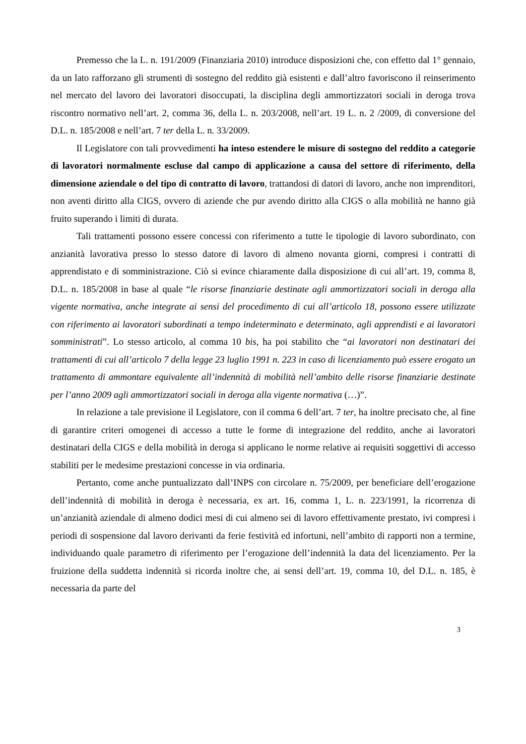Premesso che la L. n. 191/2009 (Finanziaria 2010) introduce disposizioni che, con effetto dal 1° gennaio, da un lato rafforzano gli strumenti di sostegno del reddito già esistenti e dall’altro favoriscono il reinserimento nel mercato del lavoro dei lavoratori disoccupati, la disciplina degli ammortizzatori sociali in deroga trova riscontro normativo nell’art. 2, comma 36, della L. n. 203/2008, nell’art. 19 L. n. 2 /2009, di conversione del D.L. n. 185/2008 e nell’art. 7 ter della L. n. 33/2009.
Il Legislatore con tali provvedimenti ha inteso estendere le misure di sostegno del reddito a categorie di lavoratori normalmente escluse dal campo di applicazione a causa del settore di riferimento, della dimensione aziendale o del tipo di contratto di lavoro, trattandosi di datori di lavoro, anche non imprenditori, non aventi diritto alla CIGS, ovvero di aziende che pur avendo diritto alla CIGS o alla mobilità ne hanno già fruito superando i limiti di durata.
Tali trattamenti possono essere concessi con riferimento a tutte le tipologie di lavoro subordinato, con anzianità lavorativa presso lo stesso datore di lavoro di almeno novanta giorni, compresi i contratti di apprendistato e di somministrazione. Ciò si evince chiaramente dalla disposizione di cui all’art. 19, comma 8, D.L. n. 185/2008 in base al quale “le risorse finanziarie destinate agli ammortizzatori sociali in deroga alla vigente normativa, anche integrate ai sensi del procedimento di cui all’articolo 18, possono essere utilizzate con riferimento ai lavoratori subordinati a tempo indeterminato e determinato, agli apprendisti e ai lavoratori somministrati”. Lo stesso articolo, al comma 10 bis, ha poi stabilito che “ai lavoratori non destinatari dei trattamenti di cui all’articolo 7 della legge 23 luglio 1991 n. 223 in caso di licenziamento può essere erogato un trattamento di ammontare equivalente all’indennità di mobilità nell’ambito delle risorse finanziarie destinate per l’anno 2009 agli ammortizzatori sociali in deroga alla vigente normativa (…)”.
In relazione a tale previsione il Legislatore, con il comma 6 dell’art. 7 ter, ha inoltre precisato che, al fine di garantire criteri omogenei di accesso a tutte le forme di integrazione del reddito, anche ai lavoratori destinatari della CIGS e della mobilità in deroga si applicano le norme relative ai requisiti soggettivi di accesso stabiliti per le medesime prestazioni concesse in via ordinaria.
Pertanto, come anche puntualizzato dall’INPS con circolare n. 75/2009, per beneficiare dell’erogazione dell’indennità di mobilità in deroga è necessaria, ex art. 16, comma 1, L. n. 223/1991, la ricorrenza di un’anzianità aziendale di almeno dodici mesi di cui almeno sei di lavoro effettivamente prestato, ivi compresi i periodi di sospensione dal lavoro derivanti da ferie festività ed infortuni, nell’ambito di rapporti non a termine, individuando quale parametro di riferimento per l’erogazione dell’indennità la data del licenziamento. Per la fruizione della suddetta indennità si ricorda inoltre che, ai sensi dell’art. 19, comma 10, del D.L. n. 185, è necessaria da parte del
3